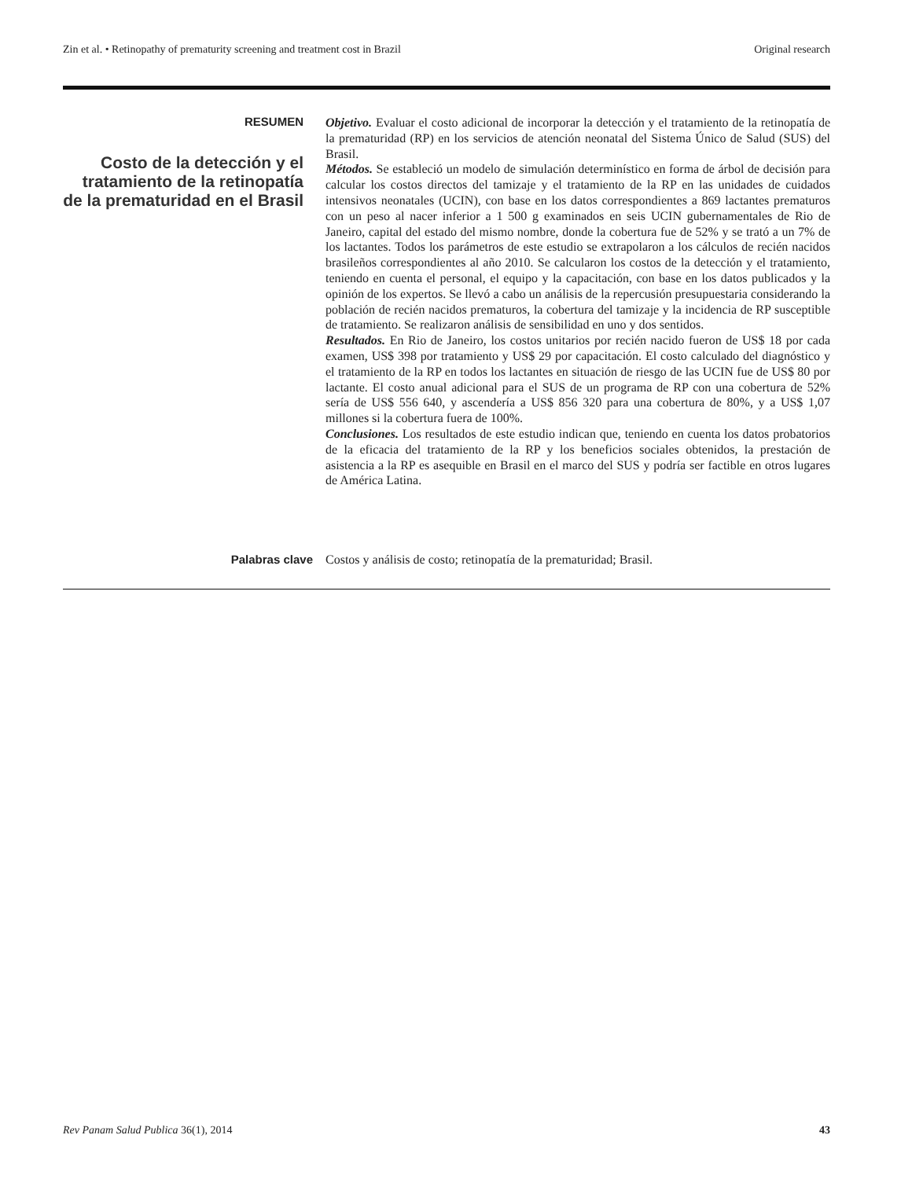Zin et al. • Retinopathy of prematurity screening and treatment cost in Brazil Original research
RESUMEN
Costo de la detección y el tratamiento de la retinopatía de la prematuridad en el Brasil
Objetivo. Evaluar el costo adicional de incorporar la detección y el tratamiento de la retinopatía de la prematuridad (RP) en los servicios de atención neonatal del Sistema Único de Salud (SUS) del Brasil.
Métodos. Se estableció un modelo de simulación determinístico en forma de árbol de decisión para calcular los costos directos del tamizaje y el tratamiento de la RP en las unidades de cuidados intensivos neonatales (UCIN), con base en los datos correspondientes a 869 lactantes prematuros con un peso al nacer inferior a 1 500 g examinados en seis UCIN gubernamentales de Rio de Janeiro, capital del estado del mismo nombre, donde la cobertura fue de 52% y se trató a un 7% de los lactantes. Todos los parámetros de este estudio se extrapolaron a los cálculos de recién nacidos brasileños correspondientes al año 2010. Se calcularon los costos de la detección y el tratamiento, teniendo en cuenta el personal, el equipo y la capacitación, con base en los datos publicados y la opinión de los expertos. Se llevó a cabo un análisis de la repercusión presupuestaria considerando la población de recién nacidos prematuros, la cobertura del tamizaje y la incidencia de RP susceptible de tratamiento. Se realizaron análisis de sensibilidad en uno y dos sentidos.
Resultados. En Rio de Janeiro, los costos unitarios por recién nacido fueron de US$ 18 por cada examen, US$ 398 por tratamiento y US$ 29 por capacitación. El costo calculado del diagnóstico y el tratamiento de la RP en todos los lactantes en situación de riesgo de las UCIN fue de US$ 80 por lactante. El costo anual adicional para el SUS de un programa de RP con una cobertura de 52% sería de US$ 556 640, y ascendería a US$ 856 320 para una cobertura de 80%, y a US$ 1,07 millones si la cobertura fuera de 100%.
Conclusiones. Los resultados de este estudio indican que, teniendo en cuenta los datos probatorios de la eficacia del tratamiento de la RP y los beneficios sociales obtenidos, la prestación de asistencia a la RP es asequible en Brasil en el marco del SUS y podría ser factible en otros lugares de América Latina.
Palabras clave Costos y análisis de costo; retinopatía de la prematuridad; Brasil.
Rev Panam Salud Publica 36(1), 2014 43